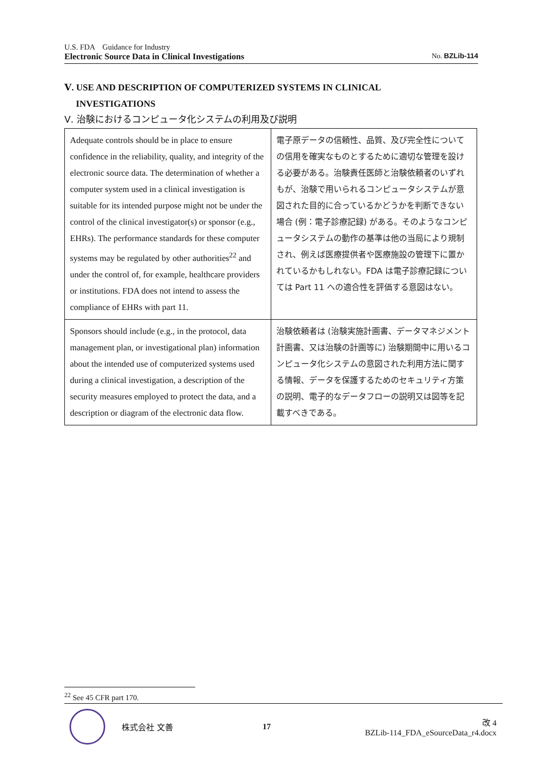U.S. FDA　Guidance for Industry
Electronic Source Data in Clinical Investigations No. BZLib-114
Ⅴ. USE AND DESCRIPTION OF COMPUTERIZED SYSTEMS IN CLINICAL
INVESTIGATIONS
Ⅴ. 治験におけるコンピュータ化システムの利用及び説明
| Adequate controls should be in place to ensure confidence in the reliability, quality, and integrity of the electronic source data. The determination of whether a computer system used in a clinical investigation is suitable for its intended purpose might not be under the control of the clinical investigator(s) or sponsor (e.g., EHRs). The performance standards for these computer systems may be regulated by other authorities<sup>22</sup> and under the control of, for example, healthcare providers or institutions. FDA does not intend to assess the compliance of EHRs with part 11. | 電子原データの信頼性、品質、及び完全性についての信用を確実なものとするために適切な管理を設ける必要がある。治験責任医師と治験依頼者のいずれもが、治験で用いられるコンピュータシステムが意図された目的に合っているかどうかを判断できない場合 (例：電子診療記録) がある。そのようなコンピュータシステムの動作の基準は他の当局により規制され、例えば医療提供者や医療施設の管理下に置かれているかもしれない。FDA は電子診療記録については Part 11 への適合性を評価する意図はない。 |
| Sponsors should include (e.g., in the protocol, data management plan, or investigational plan) information about the intended use of computerized systems used during a clinical investigation, a description of the security measures employed to protect the data, and a description or diagram of the electronic data flow. | 治験依頼者は (治験実施計画書、データマネジメント計画書、又は治験の計画等に) 治験期間中に用いるコンピュータ化システムの意図された利用方法に関する情報、データを保護するためのセキュリティ方策の説明、電子的なデータフローの説明又は図等を記載すべきである。 |
<sup>22</sup> See 45 CFR part 170.
株式会社 文善 17
改 4
BZLib-114_FDA_eSourceData_r4.docx